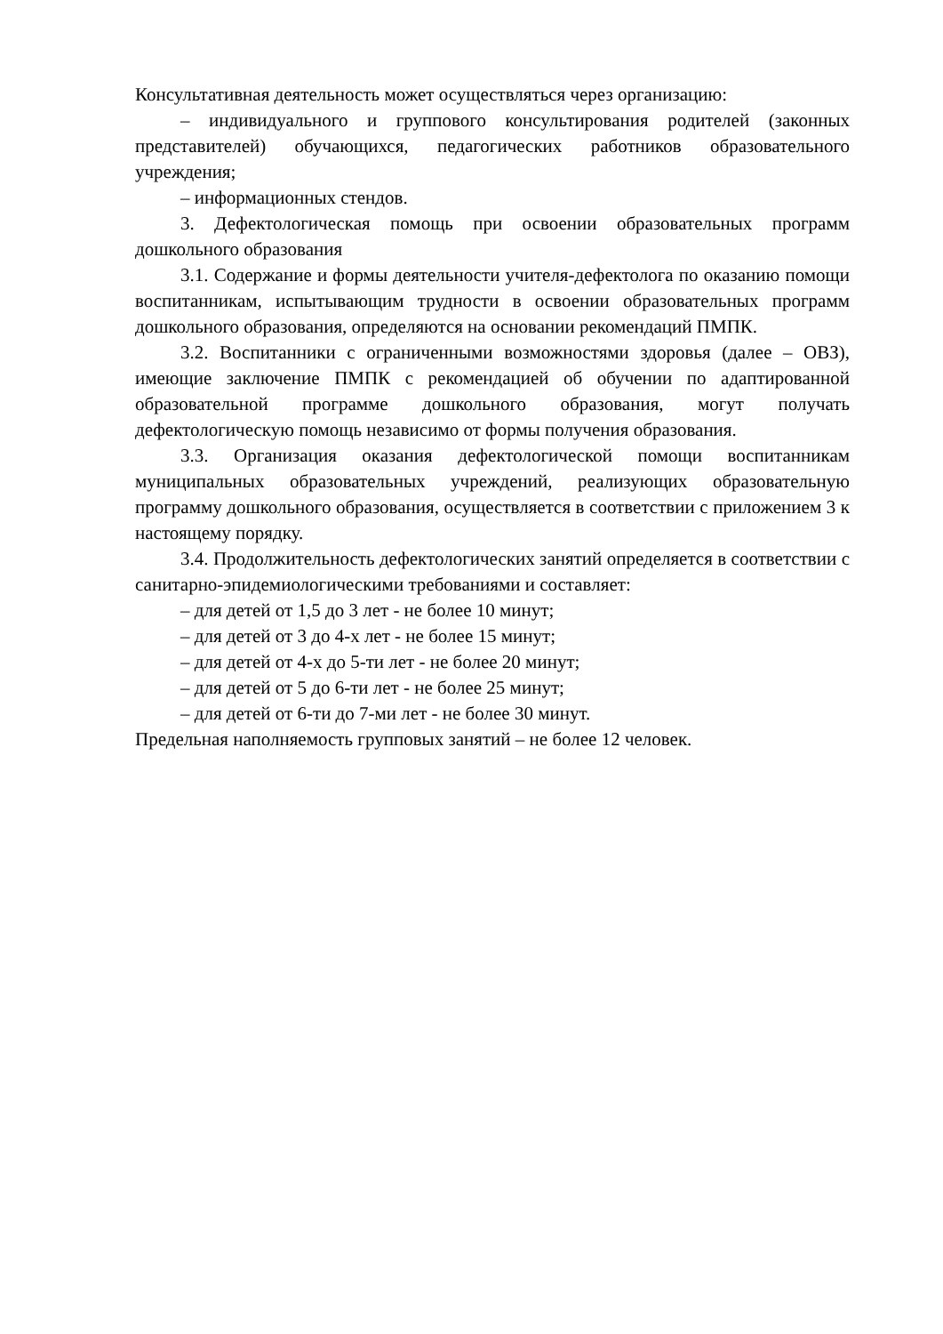Консультативная деятельность может осуществляться через организацию:
– индивидуального и группового консультирования родителей (законных представителей) обучающихся, педагогических работников образовательного учреждения;
– информационных стендов.
3. Дефектологическая помощь при освоении образовательных программ дошкольного образования
3.1. Содержание и формы деятельности учителя-дефектолога по оказанию помощи воспитанникам, испытывающим трудности в освоении образовательных программ дошкольного образования, определяются на основании рекомендаций ПМПК.
3.2. Воспитанники с ограниченными возможностями здоровья (далее – ОВЗ), имеющие заключение ПМПК с рекомендацией об обучении по адаптированной образовательной программе дошкольного образования, могут получать дефектологическую помощь независимо от формы получения образования.
3.3. Организация оказания дефектологической помощи воспитанникам муниципальных образовательных учреждений, реализующих образовательную программу дошкольного образования, осуществляется в соответствии с приложением 3 к настоящему порядку.
3.4. Продолжительность дефектологических занятий определяется в соответствии с санитарно-эпидемиологическими требованиями и составляет:
– для детей от 1,5 до 3 лет - не более 10 минут;
– для детей от 3 до 4-х лет - не более 15 минут;
– для детей от 4-х до 5-ти лет - не более 20 минут;
– для детей от 5 до 6-ти лет - не более 25 минут;
– для детей от 6-ти до 7-ми лет - не более 30 минут.
Предельная наполняемость групповых занятий – не более 12 человек.